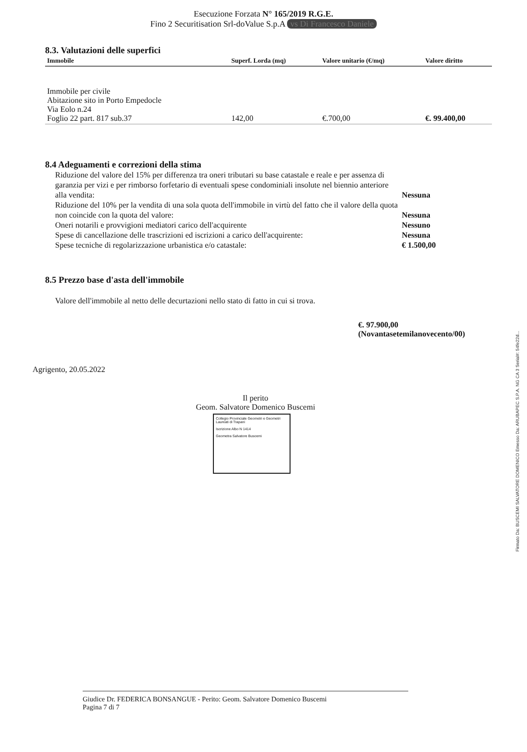Esecuzione Forzata N° 165/2019 R.G.E.
Fino 2 Securitisation Srl-doValue S.p.A vs Di Francesco Daniele
8.3. Valutazioni delle superfici
| Immobile | Superf. Lorda (mq) | Valore unitario (€/mq) | Valore diritto |
| --- | --- | --- | --- |
| Immobile per civile Abitazione sito in Porto Empedocle Via Eolo n.24 Foglio 22 part. 817 sub.37 | 142,00 | €.700,00 | €. 99.400,00 |
8.4 Adeguamenti e correzioni della stima
Riduzione del valore del 15% per differenza tra oneri tributari su base catastale e reale e per assenza di garanzia per vizi e per rimborso forfetario di eventuali spese condominiali insolute nel biennio anteriore alla vendita: Nessuna
Riduzione del 10% per la vendita di una sola quota dell'immobile in virtù del fatto che il valore della quota non coincide con la quota del valore: Nessuna
Oneri notarili e provvigioni mediatori carico dell'acquirente Nessuno
Spese di cancellazione delle trascrizioni ed iscrizioni a carico dell'acquirente: Nessuna
Spese tecniche di regolarizzazione urbanistica e/o catastale: € 1.500,00
8.5 Prezzo base d'asta dell'immobile
Valore dell'immobile al netto delle decurtazioni nello stato di fatto in cui si trova.
€. 97.900,00
(Novantasetemilanovecento/00)
Agrigento, 20.05.2022
Il perito
Geom. Salvatore Domenico Buscemi
Collegio Provinciale Geometri e Geometri Laureati di Trapani
Iscrizione Albo N 1414
Geometra Salvatore Buscemi
Giudice Dr. FEDERICA BONSANGUE - Perito: Geom. Salvatore Domenico Buscemi
Pagina 7 di 7
Firmato Da: BUSCEMI SALVATORE DOMENICO Emesso Da: ARUBAPEC S.P.A. NG CA 3 Serial#: 54fe22d...